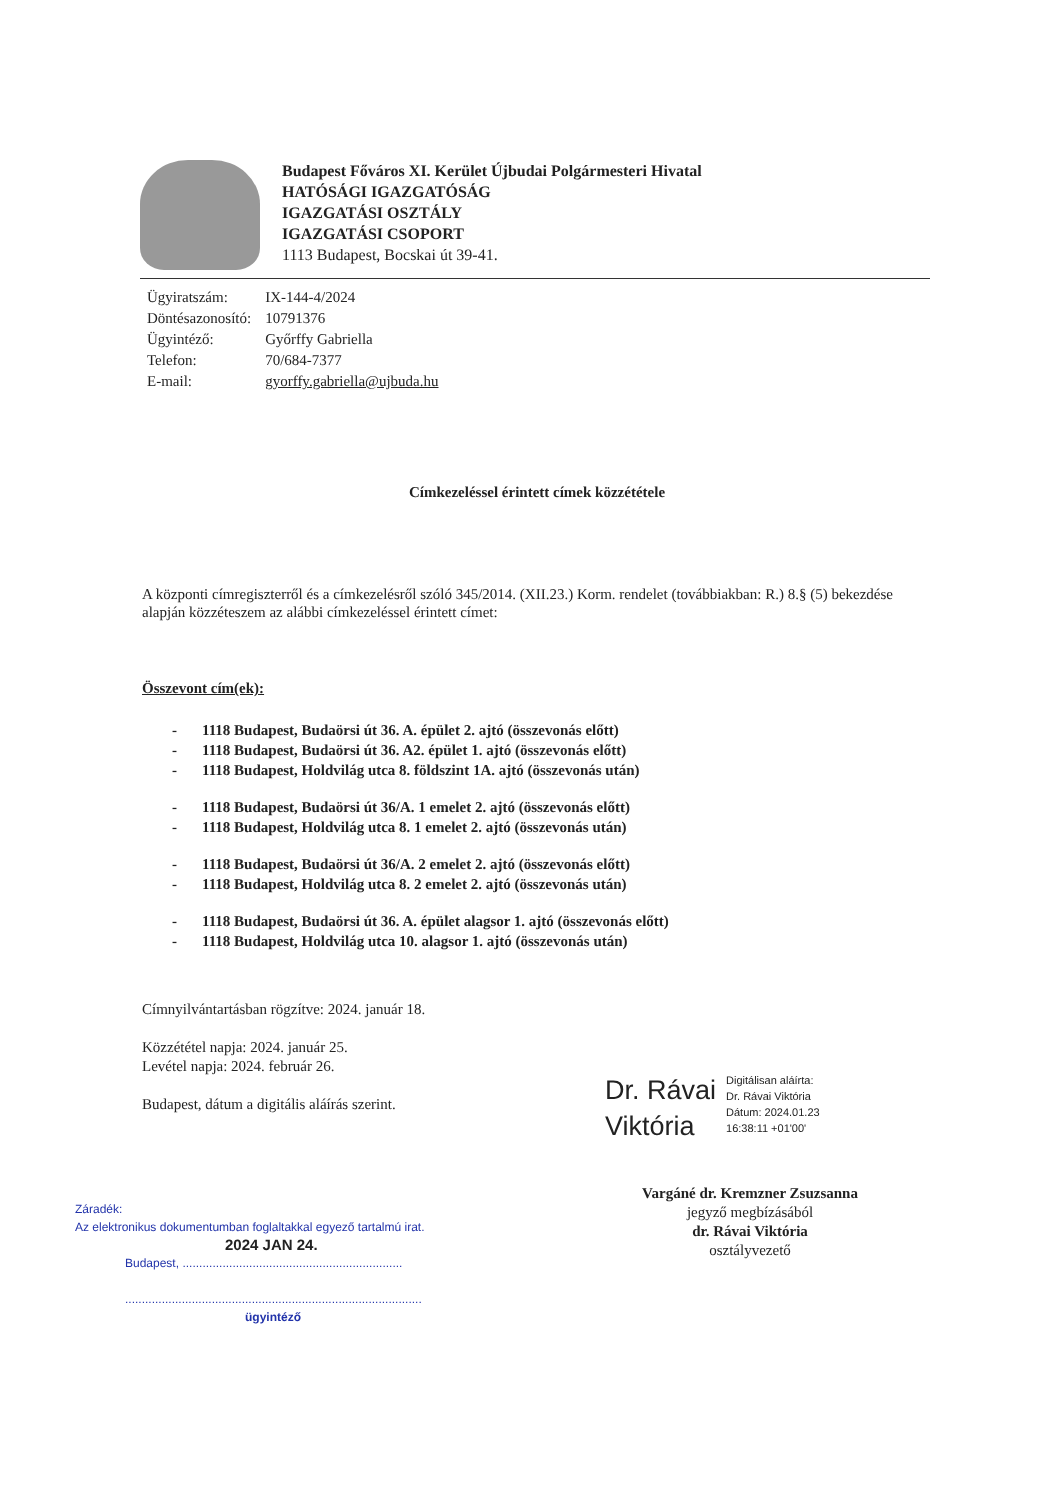Budapest Főváros XI. Kerület Újbudai Polgármesteri Hivatal
HATÓSÁGI IGAZGATÓSÁG
IGAZGATÁSI OSZTÁLY
IGAZGATÁSI CSOPORT
1113 Budapest, Bocskai út 39-41.
| Ügyiratszám: | IX-144-4/2024 |
| Döntésazonosító: | 10791376 |
| Ügyintéző: | Győrffy Gabriella |
| Telefon: | 70/684-7377 |
| E-mail: | gyorffy.gabriella@ujbuda.hu |
Címkezeléssel érintett címek közzététele
A központi címregiszterről és a címkezelésről szóló 345/2014. (XII.23.) Korm. rendelet (továbbiakban: R.) 8.§ (5) bekezdése alapján közzéteszem az alábbi címkezeléssel érintett címet:
Összevont cím(ek):
- 1118 Budapest, Budaörsi út 36. A. épület 2. ajtó (összevonás előtt)
- 1118 Budapest, Budaörsi út 36. A2. épület 1. ajtó (összevonás előtt)
- 1118 Budapest, Holdvilág utca 8. földszint 1A. ajtó (összevonás után)
- 1118 Budapest, Budaörsi út 36/A. 1 emelet 2. ajtó (összevonás előtt)
- 1118 Budapest, Holdvilág utca 8. 1 emelet 2. ajtó (összevonás után)
- 1118 Budapest, Budaörsi út 36/A. 2 emelet 2. ajtó (összevonás előtt)
- 1118 Budapest, Holdvilág utca 8. 2 emelet 2. ajtó (összevonás után)
- 1118 Budapest, Budaörsi út 36. A. épület alagsor 1. ajtó (összevonás előtt)
- 1118 Budapest, Holdvilág utca 10. alagsor 1. ajtó (összevonás után)
Címnyilvántartásban rögzítve: 2024. január 18.
Közzététel napja: 2024. január 25.
Levétel napja: 2024. február 26.
Budapest, dátum a digitális aláírás szerint.
Dr. Rávai
Viktória
Digitálisan aláírta:
Dr. Rávai Viktória
Dátum: 2024.01.23
16:38:11 +01'00'
Vargáné dr. Kremzner Zsuzsanna
jegyző megbízásából
dr. Rávai Viktória
osztályvezető
Záradék:
Az elektronikus dokumentumban foglaltakkal egyező tartalmú irat.
2024 JAN 24.
Budapest, ..................................................................
.........................................................................................
ügyintéző